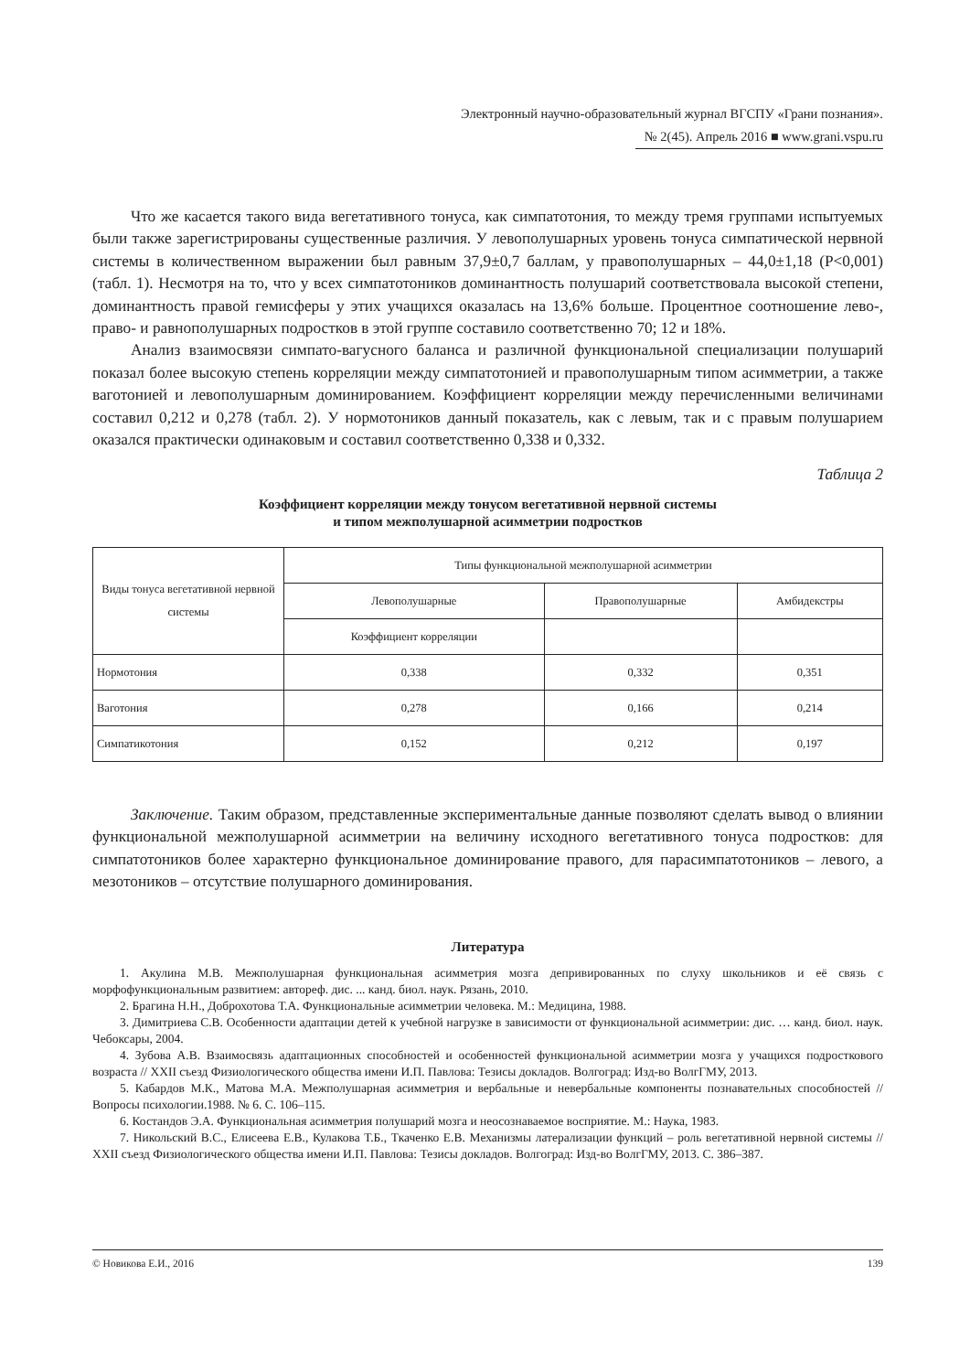Электронный научно-образовательный журнал ВГСПУ «Грани познания».
№ 2(45). Апрель 2016 ■ www.grani.vspu.ru
Что же касается такого вида вегетативного тонуса, как симпатотония, то между тремя группами испытуемых были также зарегистрированы существенные различия. У левополушарных уровень тонуса симпатической нервной системы в количественном выражении был равным 37,9±0,7 баллам, у правополушарных – 44,0±1,18 (Р<0,001) (табл. 1). Несмотря на то, что у всех симпатотоников доминантность полушарий соответствовала высокой степени, доминантность правой гемисферы у этих учащихся оказалась на 13,6% больше. Процентное соотношение лево-, право- и равнополушарных подростков в этой группе составило соответственно 70; 12 и 18%.
Анализ взаимосвязи симпато-вагусного баланса и различной функциональной специализации полушарий показал более высокую степень корреляции между симпатотонией и правополушарным типом асимметрии, а также ваготонией и левополушарным доминированием. Коэффициент корреляции между перечисленными величинами составил 0,212 и 0,278 (табл. 2). У нормотоников данный показатель, как с левым, так и с правым полушарием оказался практически одинаковым и составил соответственно 0,338 и 0,332.
Таблица 2
Коэффициент корреляции между тонусом вегетативной нервной системы
и типом межполушарной асимметрии подростков
| Виды тонуса вегетативной нервной системы | Типы функциональной межполушарной асимметрии | | |
| --- | --- | --- | --- |
| | Левополушарные | Правополушарные | Амбидекстры |
| | Коэффициент корреляции | | |
| Нормотония | 0,338 | 0,332 | 0,351 |
| Ваготония | 0,278 | 0,166 | 0,214 |
| Симпатикотония | 0,152 | 0,212 | 0,197 |
Заключение. Таким образом, представленные экспериментальные данные позволяют сделать вывод о влиянии функциональной межполушарной асимметрии на величину исходного вегетативного тонуса подростков: для симпатотоников более характерно функциональное доминирование правого, для парасимпатотоников – левого, а мезотоников – отсутствие полушарного доминирования.
Литература
1. Акулина М.В. Межполушарная функциональная асимметрия мозга депривированных по слуху школьников и её связь с морфофункциональным развитием: автореф. дис. ... канд. биол. наук. Рязань, 2010.
2. Брагина Н.Н., Доброхотова Т.А. Функциональные асимметрии человека. М.: Медицина, 1988.
3. Димитриева С.В. Особенности адаптации детей к учебной нагрузке в зависимости от функциональной асимметрии: дис. … канд. биол. наук. Чебоксары, 2004.
4. Зубова А.В. Взаимосвязь адаптационных способностей и особенностей функциональной асимметрии мозга у учащихся подросткового возраста // XXII съезд Физиологического общества имени И.П. Павлова: Тезисы докладов. Волгоград: Изд-во ВолгГМУ, 2013.
5. Кабардов М.К., Матова М.А. Межполушарная асимметрия и вербальные и невербальные компоненты познавательных способностей // Вопросы психологии.1988. № 6. С. 106–115.
6. Костандов Э.А. Функциональная асимметрия полушарий мозга и неосознаваемое восприятие. М.: Наука, 1983.
7. Никольский В.С., Елисеева Е.В., Кулакова Т.Б., Ткаченко Е.В. Механизмы латерализации функций – роль вегетативной нервной системы // XXII съезд Физиологического общества имени И.П. Павлова: Тезисы докладов. Волгоград: Изд-во ВолгГМУ, 2013. С. 386–387.
© Новикова Е.И., 2016 139